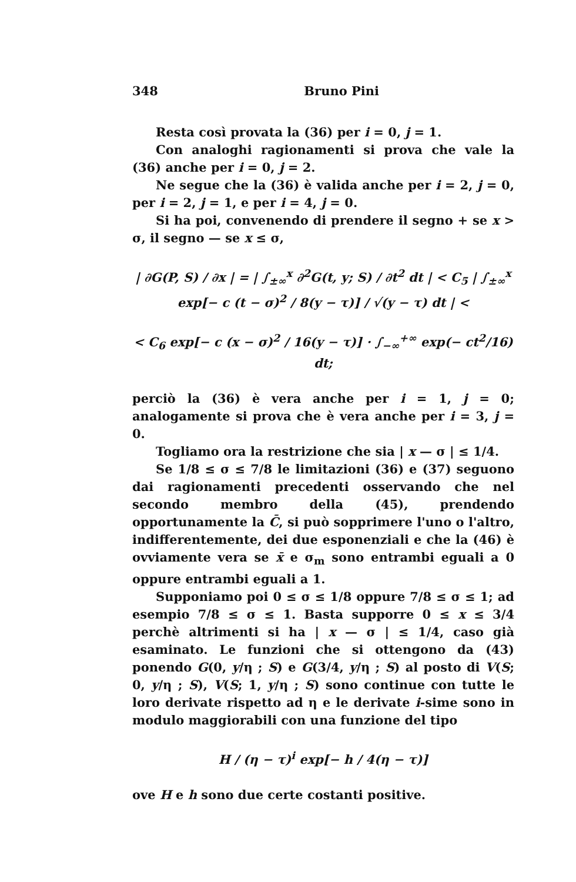348 Bruno Pini
Resta così provata la (36) per i = 0, j = 1.
Con analoghi ragionamenti si prova che vale la (36) anche per i = 0, j = 2.
Ne segue che la (36) è valida anche per i = 2, j = 0, per i = 2, j = 1, e per i = 4, j = 0.
Si ha poi, convenendo di prendere il segno + se x > σ, il segno — se x ≤ σ,
| ∂G(P, S) / ∂x | = | ∫<sub>±∞</sub><sup>x</sup> ∂<sup>2</sup>G(t, y; S) / ∂t<sup>2</sup> dt | < C<sub>5</sub> | ∫<sub>±∞</sub><sup>x</sup> exp[− c (t − σ)<sup>2</sup> / 8(y − τ)] / √(y − τ) dt | <
< C<sub>6</sub> exp[− c (x − σ)<sup>2</sup> / 16(y − τ)] · ∫<sub>−∞</sub><sup>+∞</sup> exp(− ct<sup>2</sup>/16) dt;
perciò la (36) è vera anche per i = 1, j = 0; analogamente si prova che è vera anche per i = 3, j = 0.
Togliamo ora la restrizione che sia | x — σ | ≤ 1/4.
Se 1/8 ≤ σ ≤ 7/8 le limitazioni (36) e (37) seguono dai ragionamenti precedenti osservando che nel secondo membro della (45), prendendo opportunamente la C̄, si può sopprimere l'uno o l'altro, indifferentemente, dei due esponenziali e che la (46) è ovviamente vera se x̄ e σ<sub>m</sub> sono entrambi eguali a 0 oppure entrambi eguali a 1.
Supponiamo poi 0 ≤ σ ≤ 1/8 oppure 7/8 ≤ σ ≤ 1; ad esempio 7/8 ≤ σ ≤ 1. Basta supporre 0 ≤ x ≤ 3/4 perchè altrimenti si ha | x — σ | ≤ 1/4, caso già esaminato. Le funzioni che si ottengono da (43) ponendo G(0, y/η ; S) e G(3/4, y/η ; S) al posto di V(S; 0, y/η ; S), V(S; 1, y/η ; S) sono continue con tutte le loro derivate rispetto ad η e le derivate i-sime sono in modulo maggiorabili con una funzione del tipo
H / (η − τ)<sup>i</sup> exp[− h / 4(η − τ)]
ove H e h sono due certe costanti positive.